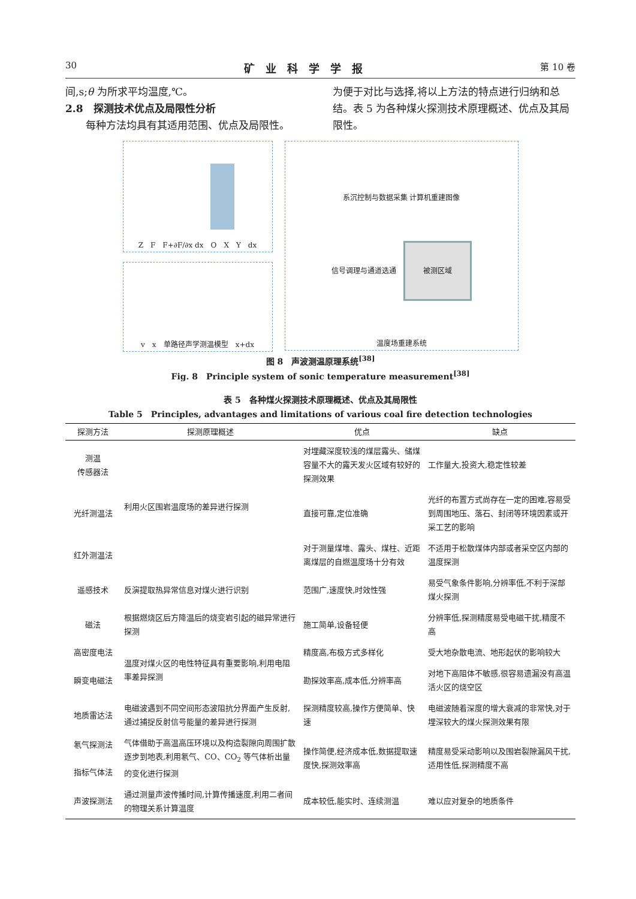30 矿业科学学报 第 10 卷
间,s;θ 为所求平均温度,℃。
2.8　探测技术优点及局限性分析
　　每种方法均具有其适用范围、优点及局限性。
为便于对比与选择,将以上方法的特点进行归纳和总结。表 5 为各种煤火探测技术原理概述、优点及其局限性。
Z　F　F+∂F/∂x dx　O　X　Y　dx
v　x　单路径声学测温模型　x+dx
系沉控制与数据采集 计算机重建图像
信号调理与通道选通　被测区域
温度场重建系统
图 8　声波测温原理系统<sup>[38]</sup>
Fig. 8　Principle system of sonic temperature measurement<sup>[38]</sup>
表 5　各种煤火探测技术原理概述、优点及其局限性
Table 5　Principles, advantages and limitations of various coal fire detection technologies
| 探测方法 | 探测原理概述 | 优点 | 缺点 |
| --- | --- | --- | --- |
| 测温 传感器法 | 利用火区围岩温度场的差异进行探测 | 对埋藏深度较浅的煤层露头、储煤容量不大的露天发火区域有较好的探测效果 | 工作量大,投资大,稳定性较差 |
| 光纤测温法 | | 直接可靠,定位准确 | 光纤的布置方式尚存在一定的困难,容易受到周围地压、落石、封闭等环境因素或开采工艺的影响 |
| 红外测温法 | | 对于测量煤堆、露头、煤柱、近距离煤层的自燃温度场十分有效 | 不适用于松散煤体内部或者采空区内部的温度探测 |
| 遥感技术 | 反演提取热异常信息对煤火进行识别 | 范围广,速度快,时效性强 | 易受气象条件影响,分辨率低,不利于深部煤火探测 |
| 磁法 | 根据燃烧区后方降温后的烧变岩引起的磁异常进行探测 | 施工简单,设备轻便 | 分辨率低,探测精度易受电磁干扰,精度不高 |
| 高密度电法 | 温度对煤火区的电性特征具有重要影响,利用电阻率差异探测 | 精度高,布极方式多样化 | 受大地杂散电流、地形起伏的影响较大 |
| 瞬变电磁法 | | 勘探效率高,成本低,分辨率高 | 对地下高阻体不敏感,很容易遗漏没有高温活火区的烧空区 |
| 地质雷达法 | 电磁波遇到不同空间形态波阻抗分界面产生反射,通过捕捉反射信号能量的差异进行探测 | 探测精度较高,操作方便简单、快速 | 电磁波随着深度的增大衰减的非常快,对于埋深较大的煤火探测效果有限 |
| 氡气探测法 指标气体法 | 气体借助于高温高压环境以及构造裂隙向周围扩散逐步到地表,利用氡气、CO、CO<sub>2</sub> 等气体析出量的变化进行探测 | 操作简便,经济成本低,数据提取速度快,探测效率高 | 精度易受采动影响以及围岩裂隙漏风干扰,适用性低,探测精度不高 |
| 声波探测法 | 通过测量声波传播时间,计算传播速度,利用二者间的物理关系计算温度 | 成本较低,能实时、连续测温 | 难以应对复杂的地质条件 |